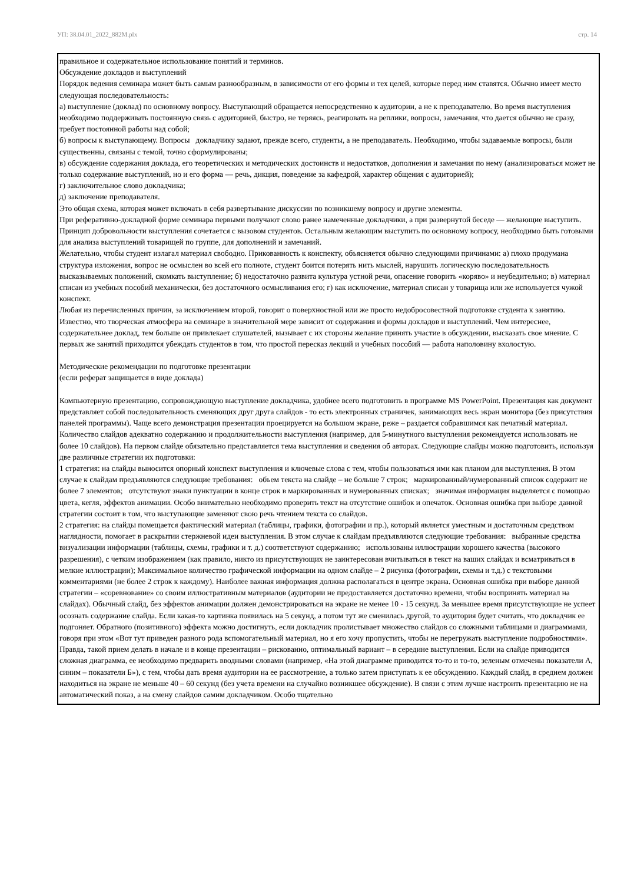УП: 38.04.01_2022_882М.plx стр. 14
правильное и содержательное использование понятий и терминов.
Обсуждение докладов и выступлений
Порядок ведения семинара может быть самым разнообразным, в зависимости от его формы и тех целей, которые перед ним ставятся. Обычно имеет место следующая последовательность:
а) выступление (доклад) по основному вопросу. Выступающий обращается непосредственно к аудитории, а не к преподавателю. Во время выступления необходимо поддерживать постоянную связь с аудиторией, быстро, не теряясь, реагировать на реплики, вопросы, замечания, что дается обычно не сразу, требует постоянной работы над собой;
б) вопросы к выступающему. Вопросы докладчику задают, прежде всего, студенты, а не преподаватель. Необходимо, чтобы задаваемые вопросы, были существенны, связаны с темой, точно сформулированы;
в) обсуждение содержания доклада, его теоретических и методических достоинств и недостатков, дополнения и замечания по нему (анализироваться может не только содержание выступлений, но и его форма — речь, дикция, поведение за кафедрой, характер общения с аудиторией);
г) заключительное слово докладчика;
д) заключение преподавателя.
Это общая схема, которая может включать в себя развертывание дискуссии по возникшему вопросу и другие элементы.
При реферативно-докладной форме семинара первыми получают слово ранее намеченные докладчики, а при развернутой беседе — желающие выступить. Принцип добровольности выступления сочетается с вызовом студентов. Остальным желающим выступить по основному вопросу, необходимо быть готовыми для анализа выступлений товарищей по группе, для дополнений и замечаний.
Желательно, чтобы студент излагал материал свободно. Прикованность к конспекту, объясняется обычно следующими причинами: а) плохо продумана структура изложения, вопрос не осмыслен во всей его полноте, студент боится потерять нить мыслей, нарушить логическую последовательность высказываемых положений, скомкать выступление; б) недостаточно развита культура устной речи, опасение говорить «коряво» и неубедительно; в) материал списан из учебных пособий механически, без достаточного осмысливания его; г) как исключение, материал списан у товарища или же используется чужой конспект.
Любая из перечисленных причин, за исключением второй, говорит о поверхностной или же просто недобросовестной подготовке студента к занятию.
Известно, что творческая атмосфера на семинаре в значительной мере зависит от содержания и формы докладов и выступлений. Чем интереснее, содержательнее доклад, тем больше он привлекает слушателей, вызывает с их стороны желание принять участие в обсуждении, высказать свое мнение. С первых же занятий приходится убеждать студентов в том, что простой пересказ лекций и учебных пособий — работа наполовину вхолостую.
Методические рекомендации по подготовке презентации
(если реферат защищается в виде доклада)
Компьютерную презентацию, сопровождающую выступление докладчика, удобнее всего подготовить в программе MS PowerPoint. Презентация как документ представляет собой последовательность сменяющих друг друга слайдов - то есть электронных страничек, занимающих весь экран монитора (без присутствия панелей программы). Чаще всего демонстрация презентации проецируется на большом экране, реже – раздается собравшимся как печатный материал. Количество слайдов адекватно содержанию и продолжительности выступления (например, для 5-минутного выступления рекомендуется использовать не более 10 слайдов). На первом слайде обязательно представляется тема выступления и сведения об авторах. Следующие слайды можно подготовить, используя две различные стратегии их подготовки:
1 стратегия: на слайды выносится опорный конспект выступления и ключевые слова с тем, чтобы пользоваться ими как планом для выступления. В этом случае к слайдам предъявляются следующие требования: объем текста на слайде – не больше 7 строк; маркированный/нумерованный список содержит не более 7 элементов; отсутствуют знаки пунктуации в конце строк в маркированных и нумерованных списках; значимая информация выделяется с помощью цвета, кегля, эффектов анимации. Особо внимательно необходимо проверить текст на отсутствие ошибок и опечаток. Основная ошибка при выборе данной стратегии состоит в том, что выступающие заменяют свою речь чтением текста со слайдов.
2 стратегия: на слайды помещается фактический материал (таблицы, графики, фотографии и пр.), который является уместным и достаточным средством наглядности, помогает в раскрытии стержневой идеи выступления. В этом случае к слайдам предъявляются следующие требования: выбранные средства визуализации информации (таблицы, схемы, графики и т. д.) соответствуют содержанию; использованы иллюстрации хорошего качества (высокого разрешения), с четким изображением (как правило, никто из присутствующих не заинтересован вчитываться в текст на ваших слайдах и всматриваться в мелкие иллюстрации); Максимальное количество графической информации на одном слайде – 2 рисунка (фотографии, схемы и т.д.) с текстовыми комментариями (не более 2 строк к каждому). Наиболее важная информация должна располагаться в центре экрана. Основная ошибка при выборе данной стратегии – «соревнование» со своим иллюстративным материалов (аудитории не предоставляется достаточно времени, чтобы воспринять материал на слайдах). Обычный слайд, без эффектов анимации должен демонстрироваться на экране не менее 10 - 15 секунд. За меньшее время присутствующие не успеет осознать содержание слайда. Если какая-то картинка появилась на 5 секунд, а потом тут же сменилась другой, то аудитория будет считать, что докладчик ее подгоняет. Обратного (позитивного) эффекта можно достигнуть, если докладчик пролистывает множество слайдов со сложными таблицами и диаграммами, говоря при этом «Вот тут приведен разного рода вспомогательный материал, но я его хочу пропустить, чтобы не перегружать выступление подробностями». Правда, такой прием делать в начале и в конце презентации – рискованно, оптимальный вариант – в середине выступления. Если на слайде приводится сложная диаграмма, ее необходимо предварить вводными словами (например, «На этой диаграмме приводится то-то и то-то, зеленым отмечены показатели А, синим – показатели Б»), с тем, чтобы дать время аудитории на ее рассмотрение, а только затем приступать к ее обсуждению. Каждый слайд, в среднем должен находиться на экране не меньше 40 – 60 секунд (без учета времени на случайно возникшее обсуждение). В связи с этим лучше настроить презентацию не на автоматический показ, а на смену слайдов самим докладчиком. Особо тщательно